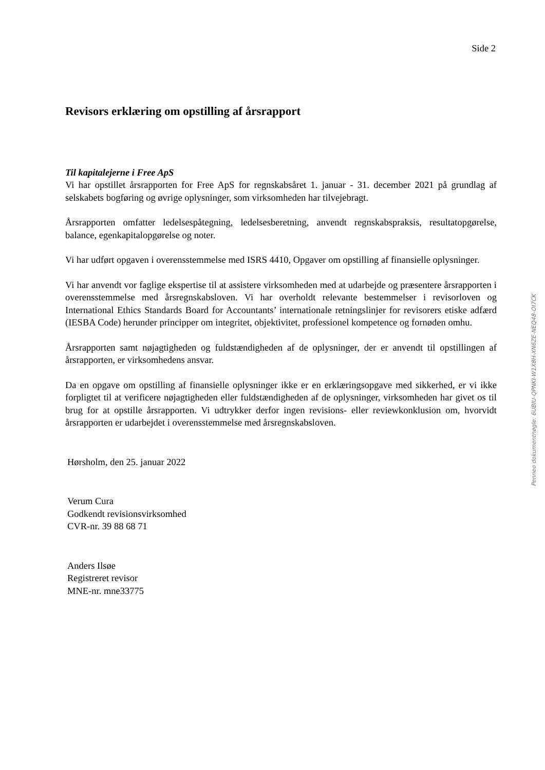Side 2
Revisors erklæring om opstilling af årsrapport
Til kapitalejerne i Free ApS
Vi har opstillet årsrapporten for Free ApS for regnskabsåret 1. januar - 31. december 2021 på grundlag af selskabets bogføring og øvrige oplysninger, som virksomheden har tilvejebragt.
Årsrapporten omfatter ledelsespåtegning, ledelsesberetning, anvendt regnskabspraksis, resultat­opgørelse, balance, egenkapitalopgørelse og noter.
Vi har udført opgaven i overensstemmelse med ISRS 4410, Opgaver om opstilling af finansielle oplysninger.
Vi har anvendt vor faglige ekspertise til at assistere virksomheden med at udarbejde og præsente­re årsrapporten i overensstemmelse med årsregnskabsloven. Vi har overholdt relevante bestemmelser i revisorloven og International Ethics Standards Board for Accountants’ internationale retningslinjer for revisorers etiske adfærd (IESBA Code) herunder principper om integritet, objektivitet, professionel kompetence og fornøden omhu.
Årsrapporten samt nøjagtigheden og fuldstændigheden af de oplysninger, der er anvendt til op­stillingen af årsrapporten, er virksomhedens ansvar.
Da en opgave om opstilling af finansielle oplysninger ikke er en erklæringsopgave med sikker­hed, er vi ikke forpligtet til at verificere nøjagtigheden eller fuldstændigheden af de oplysninger, virksomheden har givet os til brug for at opstille årsrapporten. Vi udtrykker derfor ingen revi­sions- eller reviewkonklusion om, hvorvidt årsrapporten er udarbejdet i overensstemmelse med årsregnskabsloven.
Hørsholm, den 25. januar 2022
Verum Cura
Godkendt revisionsvirksomhed
CVR-nr. 39 88 68 71
Anders Ilsøe
Registreret revisor
MNE-nr. mne33775
Penneo dokumentnøgle: 6UBIU-QPNKI-W1X8H-XN6ZE-NEQ48-OI7CK